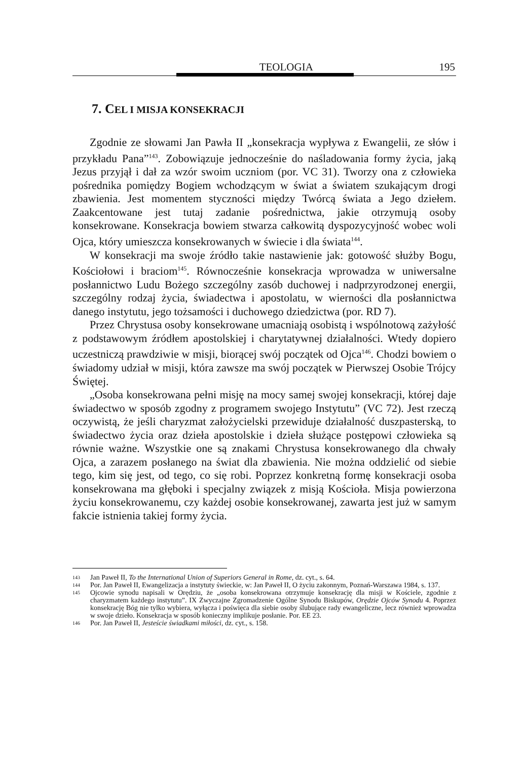TEOLOGIA 195
7. CEL I MISJA KONSEKRACJI
Zgodnie ze słowami Jan Pawła II „konsekracja wypływa z Ewangelii, ze słów i przykładu Pana”<sup>143</sup>. Zobowiązuje jednocześnie do naśladowania formy życia, jaką Jezus przyjął i dał za wzór swoim uczniom (por. VC 31). Tworzy ona z człowieka pośrednika pomiędzy Bogiem wchodzącym w świat a światem szukającym drogi zbawienia. Jest momentem styczności między Twórcą świata a Jego dziełem. Zaakcentowane jest tutaj zadanie pośrednictwa, jakie otrzymują osoby konsekrowane. Konsekracja bowiem stwarza całkowitą dyspozycyjność wobec woli Ojca, który umieszcza konsekrowanych w świecie i dla świata<sup>144</sup>.
W konsekracji ma swoje źródło takie nastawienie jak: gotowość służby Bogu, Kościołowi i braciom<sup>145</sup>. Równocześnie konsekracja wprowadza w uniwersalne posłannictwo Ludu Bożego szczególny zasób duchowej i nadprzyrodzonej energii, szczególny rodzaj życia, świadectwa i apostolatu, w wierności dla posłannictwa danego instytutu, jego tożsamości i duchowego dziedzictwa (por. RD 7).
Przez Chrystusa osoby konsekrowane umacniają osobistą i wspólnotową zażyłość z podstawowym źródłem apostolskiej i charytatywnej działalności. Wtedy dopiero uczestniczą prawdziwie w misji, biorącej swój początek od Ojca<sup>146</sup>. Chodzi bowiem o świadomy udział w misji, która zawsze ma swój początek w Pierwszej Osobie Trójcy Świętej.
„Osoba konsekrowana pełni misję na mocy samej swojej konsekracji, której daje świadectwo w sposób zgodny z programem swojego Instytutu” (VC 72). Jest rzeczą oczywistą, że jeśli charyzmat założycielski przewiduje działalność duszpasterską, to świadectwo życia oraz dzieła apostolskie i dzieła służące postępowi człowieka są równie ważne. Wszystkie one są znakami Chrystusa konsekrowanego dla chwały Ojca, a zarazem posłanego na świat dla zbawienia. Nie można oddzielić od siebie tego, kim się jest, od tego, co się robi. Poprzez konkretną formę konsekracji osoba konsekrowana ma głęboki i specjalny związek z misją Kościoła. Misja powierzona życiu konsekrowanemu, czy każdej osobie konsekrowanej, zawarta jest już w samym fakcie istnienia takiej formy życia.
143
Jan Paweł II, To the International Union of Superiors General in Rome, dz. cyt., s. 64.
144
Por. Jan Paweł II, Ewangelizacja a instytuty świeckie, w: Jan Paweł II, O życiu zakonnym, Poznań-Warszawa 1984, s. 137.
145
Ojcowie synodu napisali w Orędziu, że „osoba konsekrowana otrzymuje konsekrację dla misji w Kościele, zgodnie z charyzmatem każdego instytutu”. IX Zwyczajne Zgromadzenie Ogólne Synodu Biskupów, Orędzie Ojców Synodu 4. Poprzez konsekrację Bóg nie tylko wybiera, wyłącza i poświęca dla siebie osoby ślubujące rady ewangeliczne, lecz również wprowadza w swoje dzieło. Konsekracja w sposób konieczny implikuje posłanie. Por. EE 23.
146
Por. Jan Paweł II, Jesteście świadkami miłości, dz. cyt., s. 158.